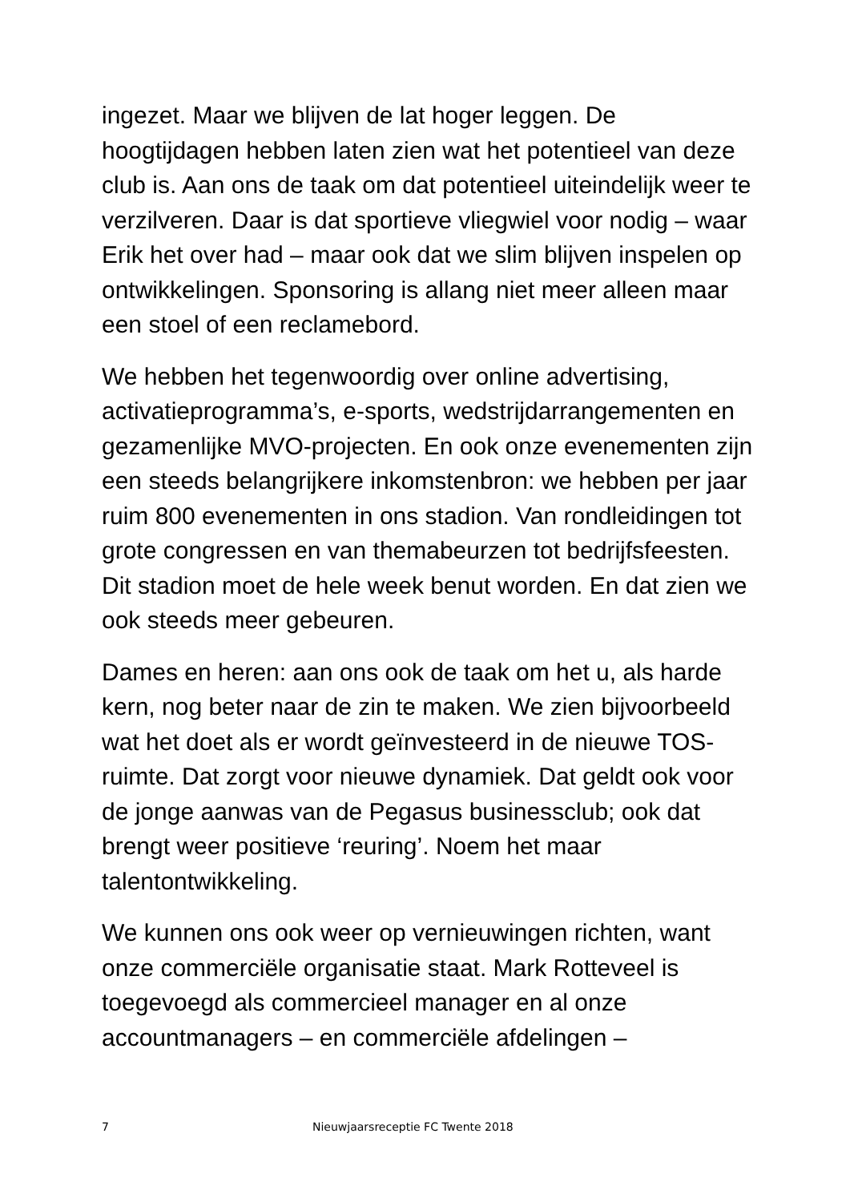ingezet. Maar we blijven de lat hoger leggen. De hoogtijdagen hebben laten zien wat het potentieel van deze club is. Aan ons de taak om dat potentieel uiteindelijk weer te verzilveren. Daar is dat sportieve vliegwiel voor nodig – waar Erik het over had – maar ook dat we slim blijven inspelen op ontwikkelingen. Sponsoring is allang niet meer alleen maar een stoel of een reclamebord.
We hebben het tegenwoordig over online advertising, activatieprogramma’s, e-sports, wedstrijdarrangementen en gezamenlijke MVO-projecten. En ook onze evenementen zijn een steeds belangrijkere inkomstenbron: we hebben per jaar ruim 800 evenementen in ons stadion. Van rondleidingen tot grote congressen en van themabeurzen tot bedrijfsfeesten. Dit stadion moet de hele week benut worden. En dat zien we ook steeds meer gebeuren.
Dames en heren: aan ons ook de taak om het u, als harde kern, nog beter naar de zin te maken. We zien bijvoorbeeld wat het doet als er wordt geïnvesteerd in de nieuwe TOS-ruimte. Dat zorgt voor nieuwe dynamiek. Dat geldt ook voor de jonge aanwas van de Pegasus businessclub; ook dat brengt weer positieve ‘reuring’. Noem het maar talentontwikkeling.
We kunnen ons ook weer op vernieuwingen richten, want onze commerciële organisatie staat. Mark Rotteveel is toegevoegd als commercieel manager en al onze accountmanagers – en commerciële afdelingen –
7 Nieuwjaarsreceptie FC Twente 2018